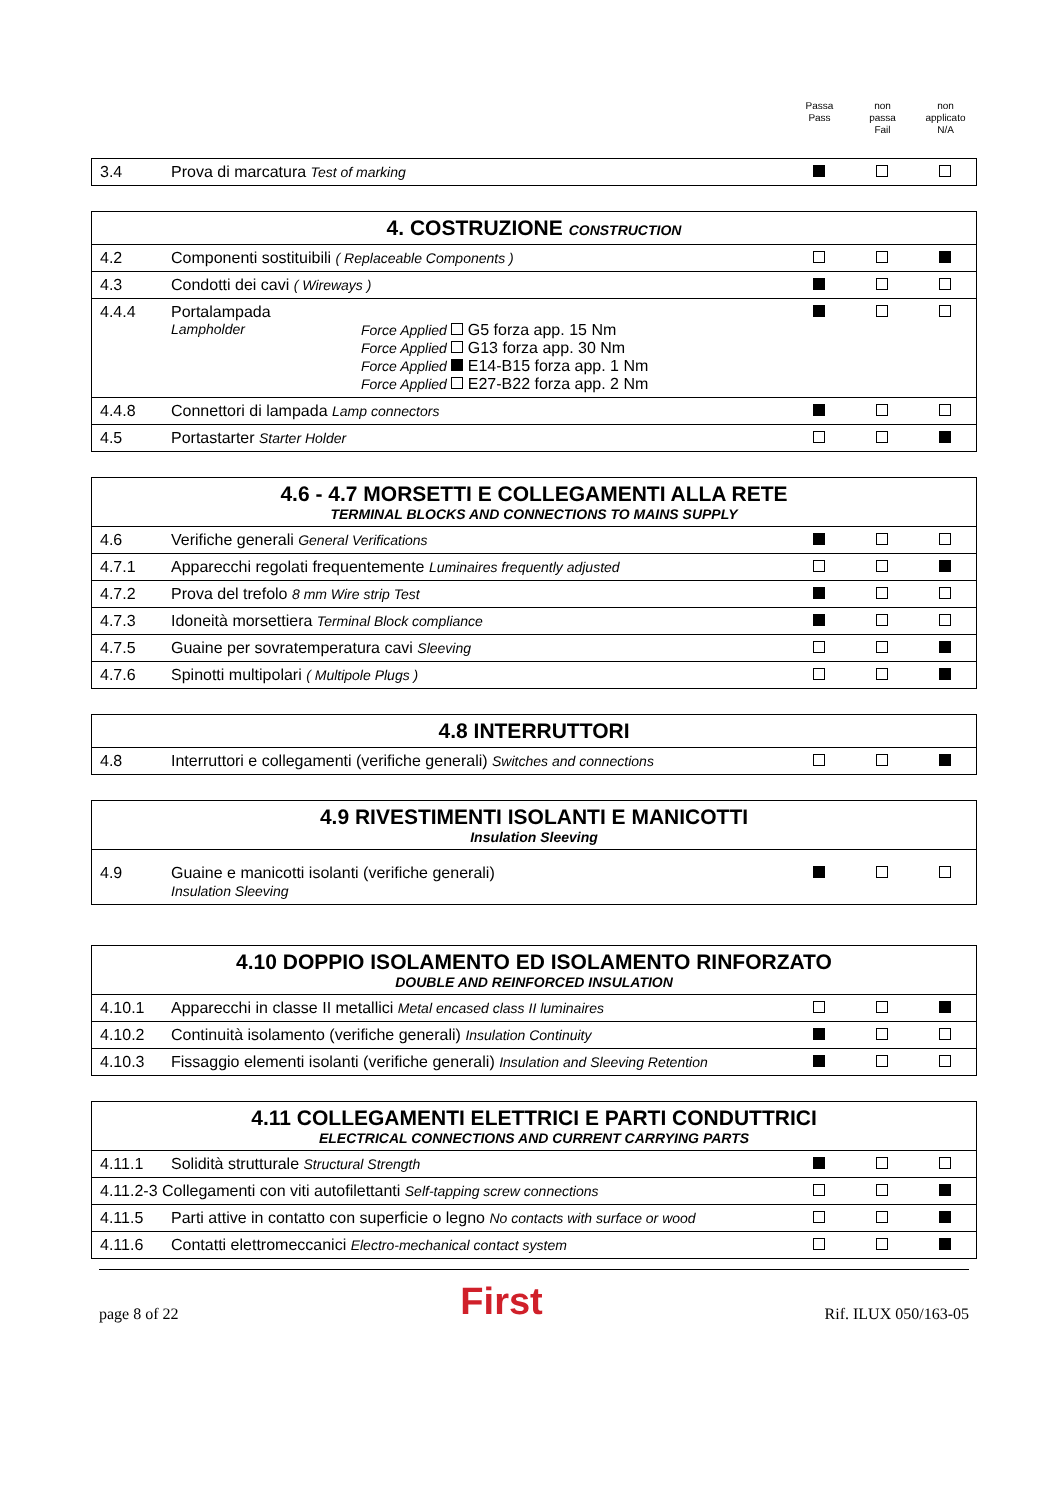Passa
Pass
non
passa
Fail
non
applicato
N/A
| 3.4 | Prova di marcatura Test of marking | | | |
| 4. COSTRUZIONE CONSTRUCTION | | | | |
| --- | --- | --- | --- | --- |
| 4.2 | Componenti sostituibili ( Replaceable Components ) | | | |
| 4.3 | Condotti dei cavi ( Wireways ) | | | |
| 4.4.4 | Portalampada Lampholder Force Applied G5 forza app. 15 Nm Force Applied G13 forza app. 30 Nm Force Applied E14-B15 forza app. 1 Nm Force Applied E27-B22 forza app. 2 Nm | | | |
| 4.4.8 | Connettori di lampada Lamp connectors | | | |
| 4.5 | Portastarter Starter Holder | | | |
| 4.6 - 4.7 MORSETTI E COLLEGAMENTI ALLA RETE TERMINAL BLOCKS AND CONNECTIONS TO MAINS SUPPLY | | | | |
| --- | --- | --- | --- | --- |
| 4.6 | Verifiche generali General Verifications | | | |
| 4.7.1 | Apparecchi regolati frequentemente Luminaires frequently adjusted | | | |
| 4.7.2 | Prova del trefolo 8 mm Wire strip Test | | | |
| 4.7.3 | Idoneità morsettiera Terminal Block compliance | | | |
| 4.7.5 | Guaine per sovratemperatura cavi Sleeving | | | |
| 4.7.6 | Spinotti multipolari ( Multipole Plugs ) | | | |
| 4.8 INTERRUTTORI | | | | |
| --- | --- | --- | --- | --- |
| 4.8 | Interruttori e collegamenti (verifiche generali) Switches and connections | | | |
| 4.9 RIVESTIMENTI ISOLANTI E MANICOTTI Insulation Sleeving | | | | |
| --- | --- | --- | --- | --- |
| 4.9 | Guaine e manicotti isolanti (verifiche generali) Insulation Sleeving | | | |
| 4.10 DOPPIO ISOLAMENTO ED ISOLAMENTO RINFORZATO DOUBLE AND REINFORCED INSULATION | | | | |
| --- | --- | --- | --- | --- |
| 4.10.1 | Apparecchi in classe II metallici Metal encased class II luminaires | | | |
| 4.10.2 | Continuità isolamento (verifiche generali) Insulation Continuity | | | |
| 4.10.3 | Fissaggio elementi isolanti (verifiche generali) Insulation and Sleeving Retention | | | |
| 4.11 COLLEGAMENTI ELETTRICI E PARTI CONDUTTRICI ELECTRICAL CONNECTIONS AND CURRENT CARRYING PARTS | | | | |
| --- | --- | --- | --- | --- |
| 4.11.1 | Solidità strutturale Structural Strength | | | |
| 4.11.2-3 Collegamenti con viti autofilettanti Self-tapping screw connections | | | | |
| 4.11.5 | Parti attive in contatto con superficie o legno No contacts with surface or wood | | | |
| 4.11.6 | Contatti elettromeccanici Electro-mechanical contact system | | | |
page 8 of 22 First Rif. ILUX 050/163-05